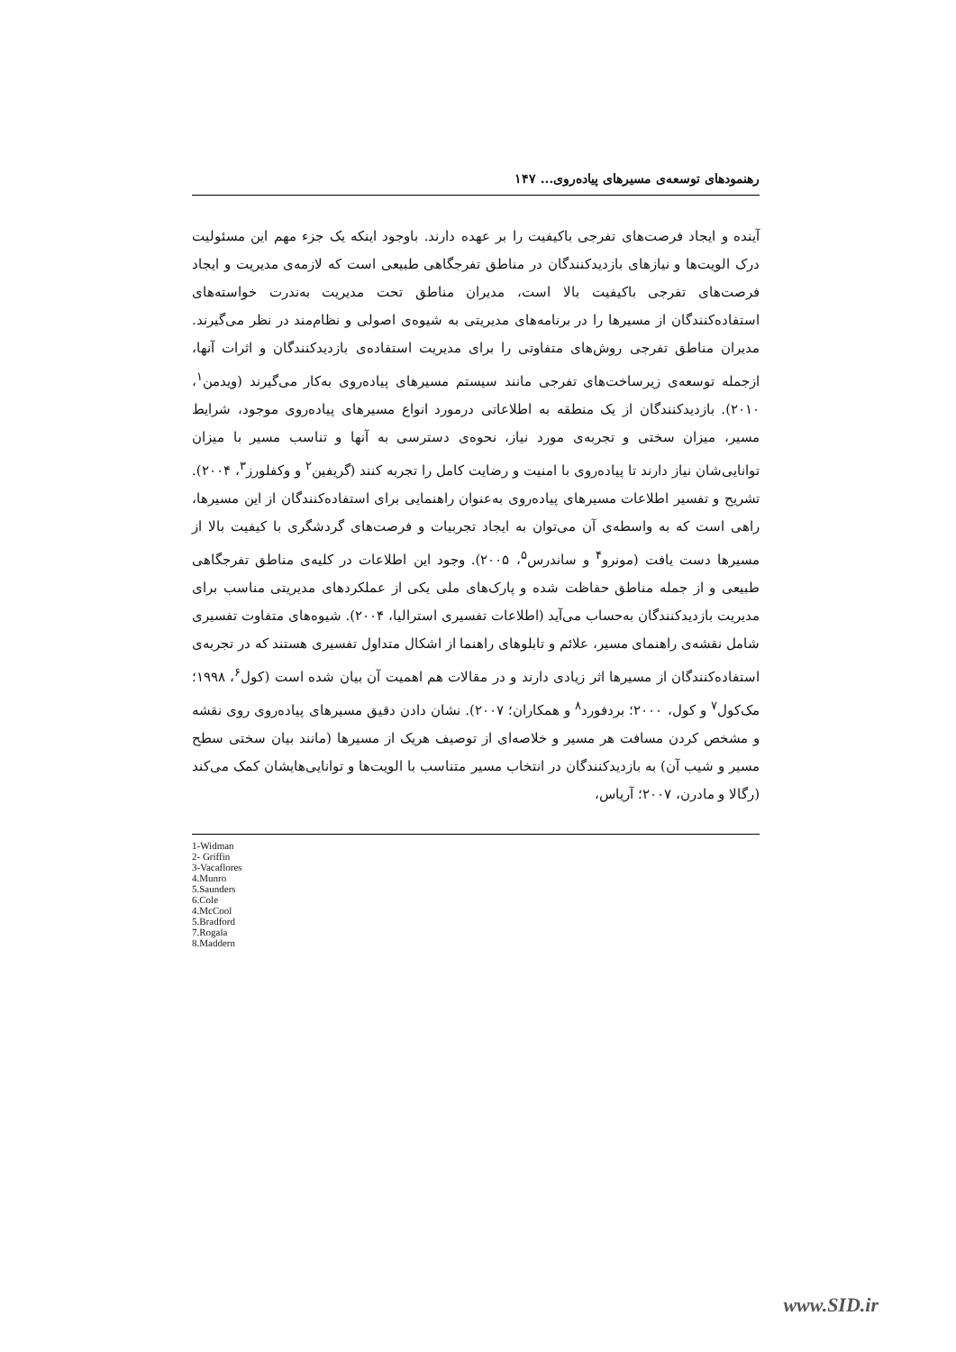رهنمودهای توسعه‌ی مسیرهای پیاده‌روی... ۱۴۷
آینده و ایجاد فرصت‌های تفرجی باکیفیت را بر عهده دارند. باوجود اینکه یک جزء مهم این مسئولیت درک الویت‌ها و نیازهای بازدیدکنندگان در مناطق تفرجگاهی طبیعی است که لازمه‌ی مدیریت و ایجاد فرصت‌های تفرجی باکیفیت بالا است، مدیران مناطق تحت مدیریت به‌ندرت خواسته‌های استفاده‌کنندگان از مسیرها را در برنامه‌های مدیریتی به شیوه‌ی اصولی و نظام‌مند در نظر می‌گیرند. مدیران مناطق تفرجی روش‌های متفاوتی را برای مدیریت استفاده‌ی بازدیدکنندگان و اثرات آنها، ازجمله توسعه‌ی زیرساخت‌های تفرجی مانند سیستم مسیرهای پیاده‌روی به‌کار می‌گیرند (ویدمن<sup>۱</sup>، ۲۰۱۰). بازدیدکنندگان از یک منطقه به اطلاعاتی درمورد انواع مسیرهای پیاده‌روی موجود، شرایط مسیر، میزان سختی و تجربه‌ی مورد نیاز، نحوه‌ی دسترسی به آنها و تناسب مسیر با میزان توانایی‌شان نیاز دارند تا پیاده‌روی با امنیت و رضایت کامل را تجربه کنند (گریفین<sup>۲</sup> و وکفلورز<sup>۳</sup>، ۲۰۰۴). تشریح و تفسیر اطلاعات مسیرهای پیاده‌روی به‌عنوان راهنمایی برای استفاده‌کنندگان از این مسیرها، راهی است که به واسطه‌ی آن می‌توان به ایجاد تجربیات و فرصت‌های گردشگری با کیفیت بالا از مسیرها دست یافت (مونرو<sup>۴</sup> و ساندرس<sup>۵</sup>، ۲۰۰۵). وجود این اطلاعات در کلیه‌ی مناطق تفرجگاهی طبیعی و از جمله مناطق حفاظت شده و پارک‌های ملی یکی از عملکردهای مدیریتی مناسب برای مدیریت بازدیدکنندگان به‌حساب می‌آید (اطلاعات تفسیری استرالیا، ۲۰۰۴). شیوه‌های متفاوت تفسیری شامل نقشه‌ی راهنمای مسیر، علائم و تابلوهای راهنما از اشکال متداول تفسیری هستند که در تجربه‌ی استفاده‌کنندگان از مسیرها اثر زیادی دارند و در مقالات هم اهمیت آن بیان شده است (کول<sup>۶</sup>، ۱۹۹۸؛ مک‌کول<sup>۷</sup> و کول، ۲۰۰۰؛ بردفورد<sup>۸</sup> و همکاران؛ ۲۰۰۷). نشان دادن دقیق مسیرهای پیاده‌روی روی نقشه و مشخص کردن مسافت هر مسیر و خلاصه‌ای از توصیف هریک از مسیرها (مانند بیان سختی سطح مسیر و شیب آن) به بازدیدکنندگان در انتخاب مسیر متناسب با الویت‌ها و توانایی‌هایشان کمک می‌کند (رگالا و مادرن، ۲۰۰۷؛ آریاس،
1-Widman
2- Griffin
3-Vacaflores
4.Munro
5.Saunders
6.Cole
4.McCool
5.Bradford
7.Rogala
8.Maddern
www.SID.ir